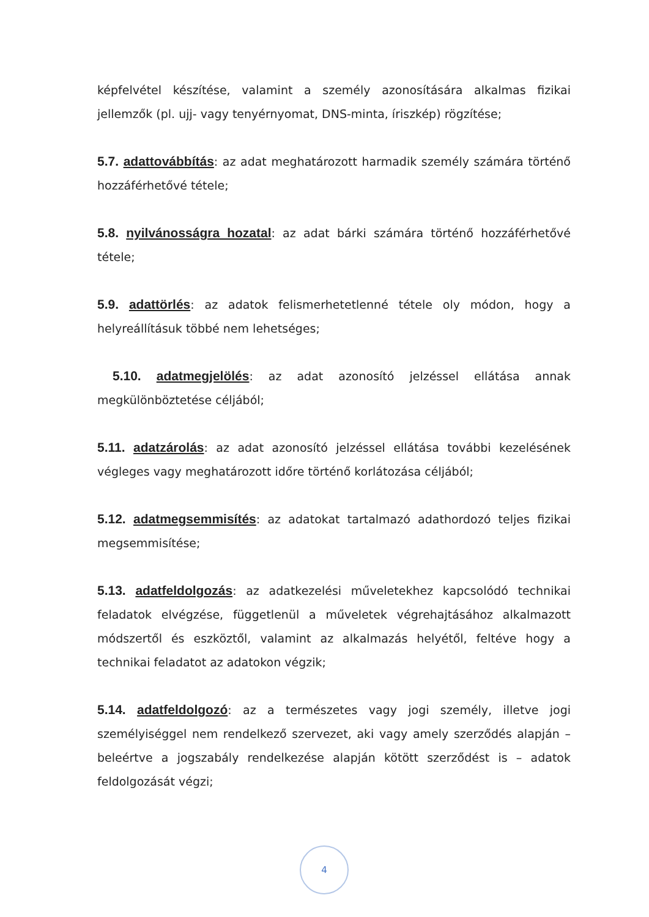képfelvétel készítése, valamint a személy azonosítására alkalmas fizikai jellemzők (pl. ujj- vagy tenyérnyomat, DNS-minta, íriszkép) rögzítése;
5.7. adattovábbítás: az adat meghatározott harmadik személy számára történő hozzáférhetővé tétele;
5.8. nyilvánosságra hozatal: az adat bárki számára történő hozzáférhetővé tétele;
5.9. adattörlés: az adatok felismerhetetlenné tétele oly módon, hogy a helyreállításuk többé nem lehetséges;
5.10. adatmegjelölés: az adat azonosító jelzéssel ellátása annak megkülönböztetése céljából;
5.11. adatzárolás: az adat azonosító jelzéssel ellátása további kezelésének végleges vagy meghatározott időre történő korlátozása céljából;
5.12. adatmegsemmisítés: az adatokat tartalmazó adathordozó teljes fizikai megsemmisítése;
5.13. adatfeldolgozás: az adatkezelési műveletekhez kapcsolódó technikai feladatok elvégzése, függetlenül a műveletek végrehajtásához alkalmazott módszertől és eszköztől, valamint az alkalmazás helyétől, feltéve hogy a technikai feladatot az adatokon végzik;
5.14. adatfeldolgozó: az a természetes vagy jogi személy, illetve jogi személyiséggel nem rendelkező szervezet, aki vagy amely szerződés alapján – beleértve a jogszabály rendelkezése alapján kötött szerződést is – adatok feldolgozását végzi;
4